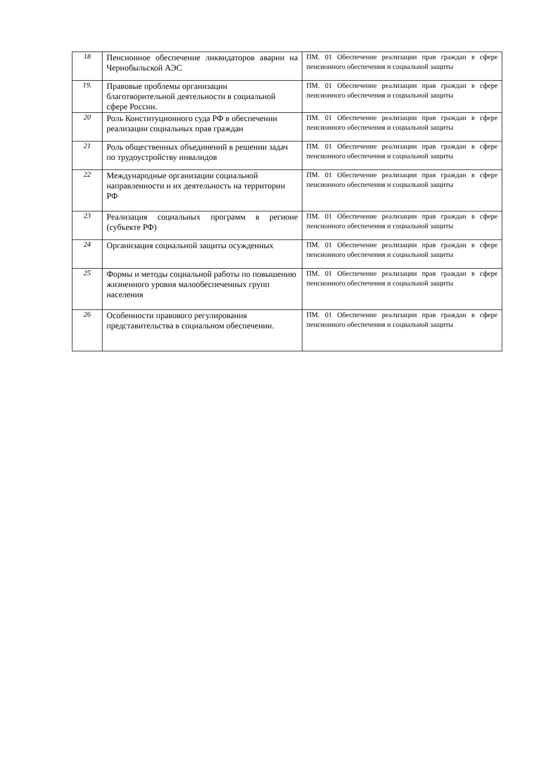| 18 | Пенсионное обеспечение ликвидаторов аварии на Чернобыльской АЭС | ПМ. 01 Обеспечение реализации прав граждан в сфере пенсионного обеспечения и социальной защиты |
| 19. | Правовые проблемы организации благотворительной деятельности в социальной сфере России. | ПМ. 01 Обеспечение реализации прав граждан в сфере пенсионного обеспечения и социальной защиты |
| 20 | Роль Конституционного суда РФ в обеспечении реализации социальных прав граждан | ПМ. 01 Обеспечение реализации прав граждан в сфере пенсионного обеспечения и социальной защиты |
| 21 | Роль общественных объединений в решении задач по трудоустройству инвалидов | ПМ. 01 Обеспечение реализации прав граждан в сфере пенсионного обеспечения и социальной защиты |
| 22 | Международные организации социальной направленности и их деятельность на территории РФ | ПМ. 01 Обеспечение реализации прав граждан в сфере пенсионного обеспечения и социальной защиты |
| 23 | Реализация социальных программ в регионе (субъекте РФ) | ПМ. 01 Обеспечение реализации прав граждан в сфере пенсионного обеспечения и социальной защиты |
| 24 | Организация социальной защиты осужденных | ПМ. 01 Обеспечение реализации прав граждан в сфере пенсионного обеспечения и социальной защиты |
| 25 | Формы и методы социальной работы по повышению жизненного уровня малообеспеченных групп населения | ПМ. 01 Обеспечение реализации прав граждан в сфере пенсионного обеспечения и социальной защиты |
| 26 | Особенности правового регулирования представительства в социальном обеспечении. | ПМ. 01 Обеспечение реализации прав граждан в сфере пенсионного обеспечения и социальной защиты |